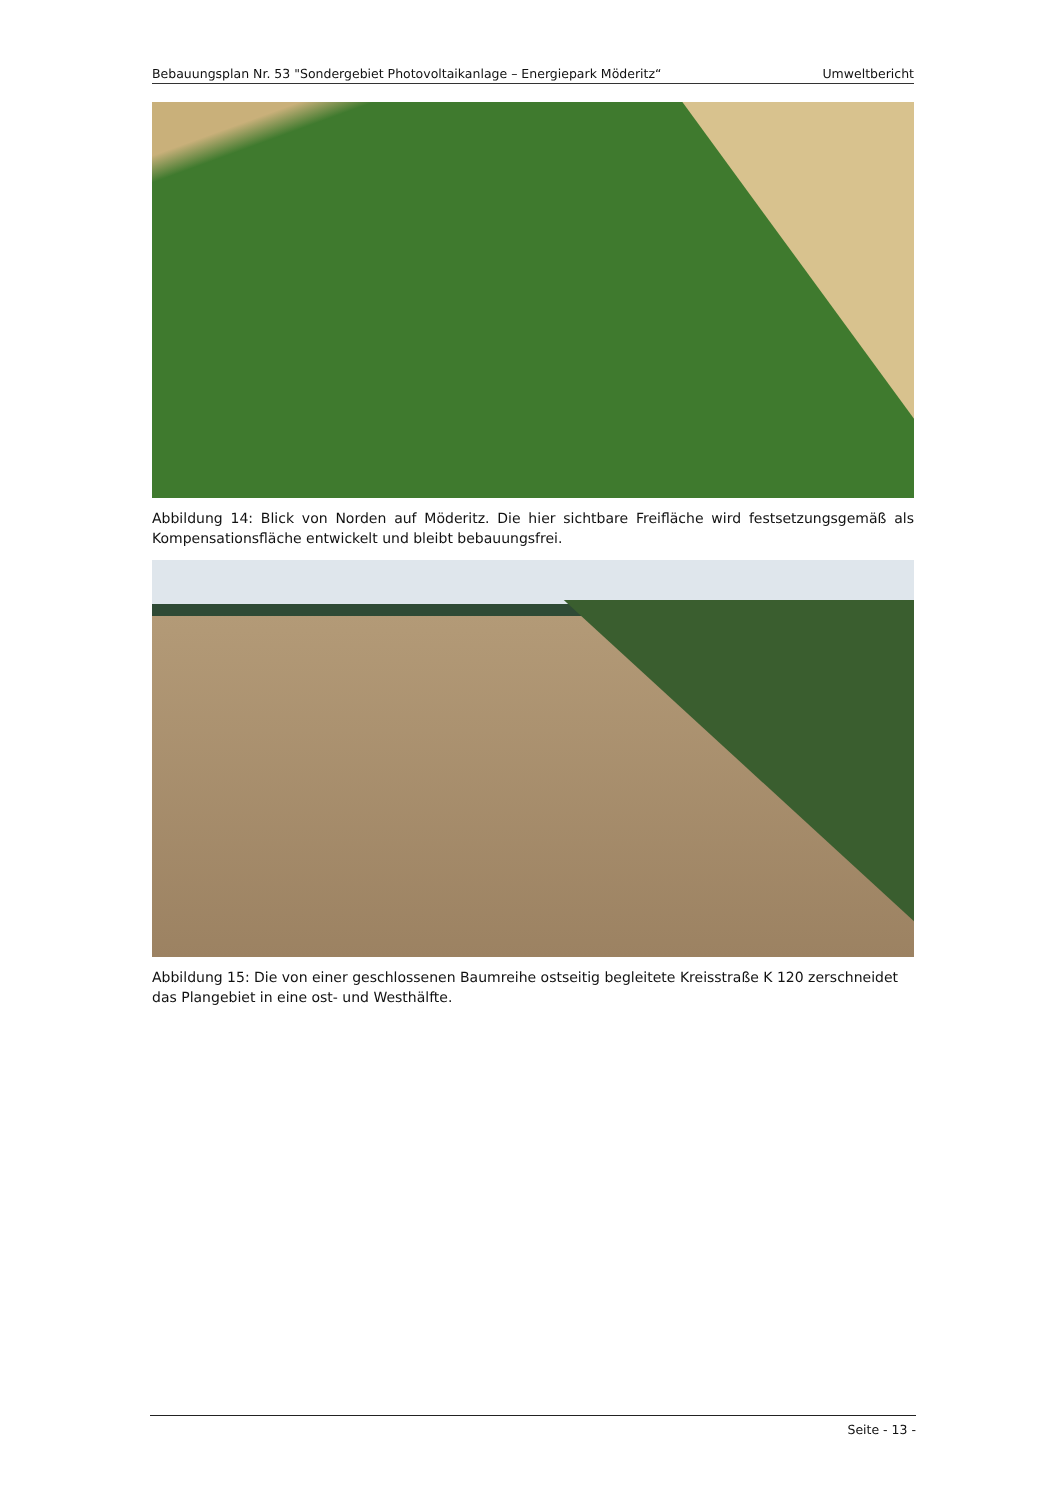Bebauungsplan Nr. 53 "Sondergebiet Photovoltaikanlage – Energiepark Möderitz“ Umweltbericht
Abbildung 14: Blick von Norden auf Möderitz. Die hier sichtbare Freifläche wird festsetzungsgemäß als Kompensationsfläche entwickelt und bleibt bebauungsfrei.
Abbildung 15: Die von einer geschlossenen Baumreihe ostseitig begleitete Kreisstraße K 120 zerschneidet das Plangebiet in eine ost- und Westhälfte.
Seite - 13 -